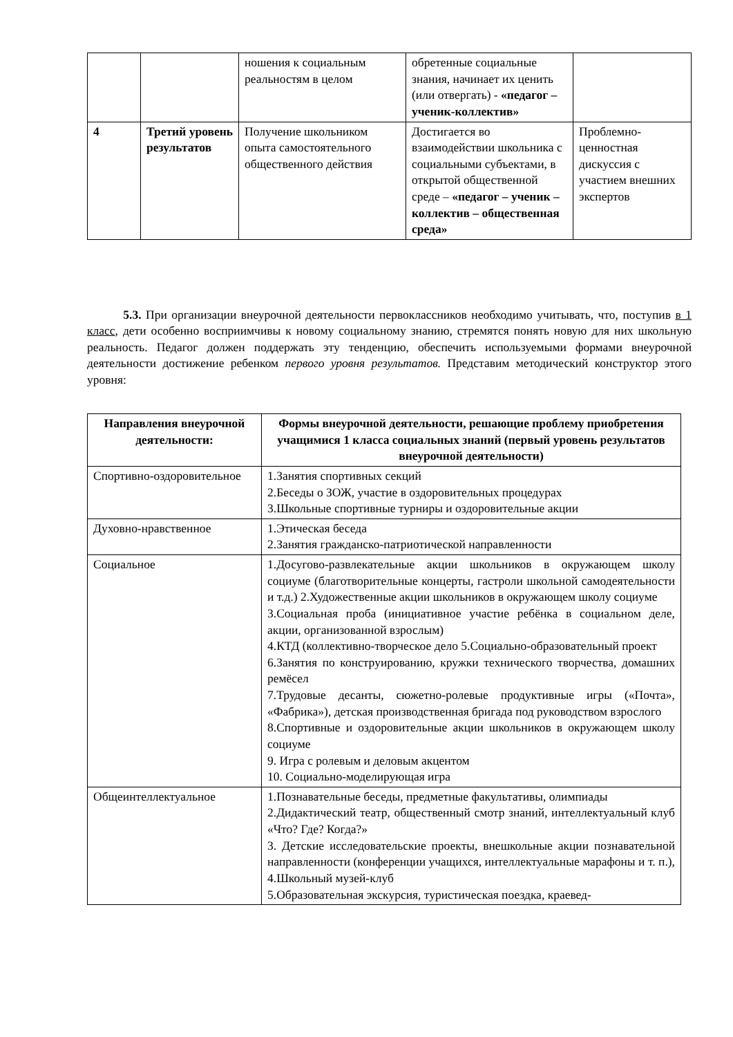| | | ношения к социальным реальностям в целом | обретенные социальные знания, начинает их ценить (или отвергать) - «педагог – ученик-коллектив» | |
| 4 | Третий уровень результатов | Получение школьником опыта самостоятельного общественного действия | Достигается во взаимодействии школьника с социальными субъектами, в открытой общественной среде – «педагог – ученик – коллектив – общественная среда» | Проблемно-ценностная дискуссия с участием внешних экспертов |
5.3. При организации внеурочной деятельности первоклассников необходимо учитывать, что, поступив в 1 класс, дети особенно восприимчивы к новому социальному знанию, стремятся понять новую для них школьную реальность. Педагог должен поддержать эту тенденцию, обеспечить используемыми формами внеурочной деятельности достижение ребенком первого уровня результатов. Представим методический конструктор этого уровня:
| Направления внеурочной деятельности: | Формы внеурочной деятельности, решающие проблему приобретения учащимися 1 класса социальных знаний (первый уровень результатов внеурочной деятельности) |
| --- | --- |
| Спортивно-оздоровительное | 1.Занятия спортивных секций 2.Беседы о ЗОЖ, участие в оздоровительных процедурах 3.Школьные спортивные турниры и оздоровительные акции |
| Духовно-нравственное | 1.Этическая беседа 2.Занятия гражданско-патриотической направленности |
| Социальное | 1.Досугово-развлекательные акции школьников в окружающем школу социуме (благотворительные концерты, гастроли школьной самодеятельности и т.д.) 2.Художественные акции школьников в окружающем школу социуме 3.Социальная проба (инициативное участие ребёнка в социальном деле, акции, организованной взрослым) 4.КТД (коллективно-творческое дело 5.Социально-образовательный проект 6.Занятия по конструированию, кружки технического творчества, домашних ремёсел 7.Трудовые десанты, сюжетно-ролевые продуктивные игры («Почта», «Фабрика»), детская производственная бригада под руководством взрослого 8.Спортивные и оздоровительные акции школьников в окружающем школу социуме 9. Игра с ролевым и деловым акцентом 10. Социально-моделирующая игра |
| Общеинтеллектуальное | 1.Познавательные беседы, предметные факультативы, олимпиады 2.Дидактический театр, общественный смотр знаний, интеллектуальный клуб «Что? Где? Когда?» 3. Детские исследовательские проекты, внешкольные акции познавательной направленности (конференции учащихся, интеллектуальные марафоны и т. п.), 4.Школьный музей-клуб 5.Образовательная экскурсия, туристическая поездка, краевед- |